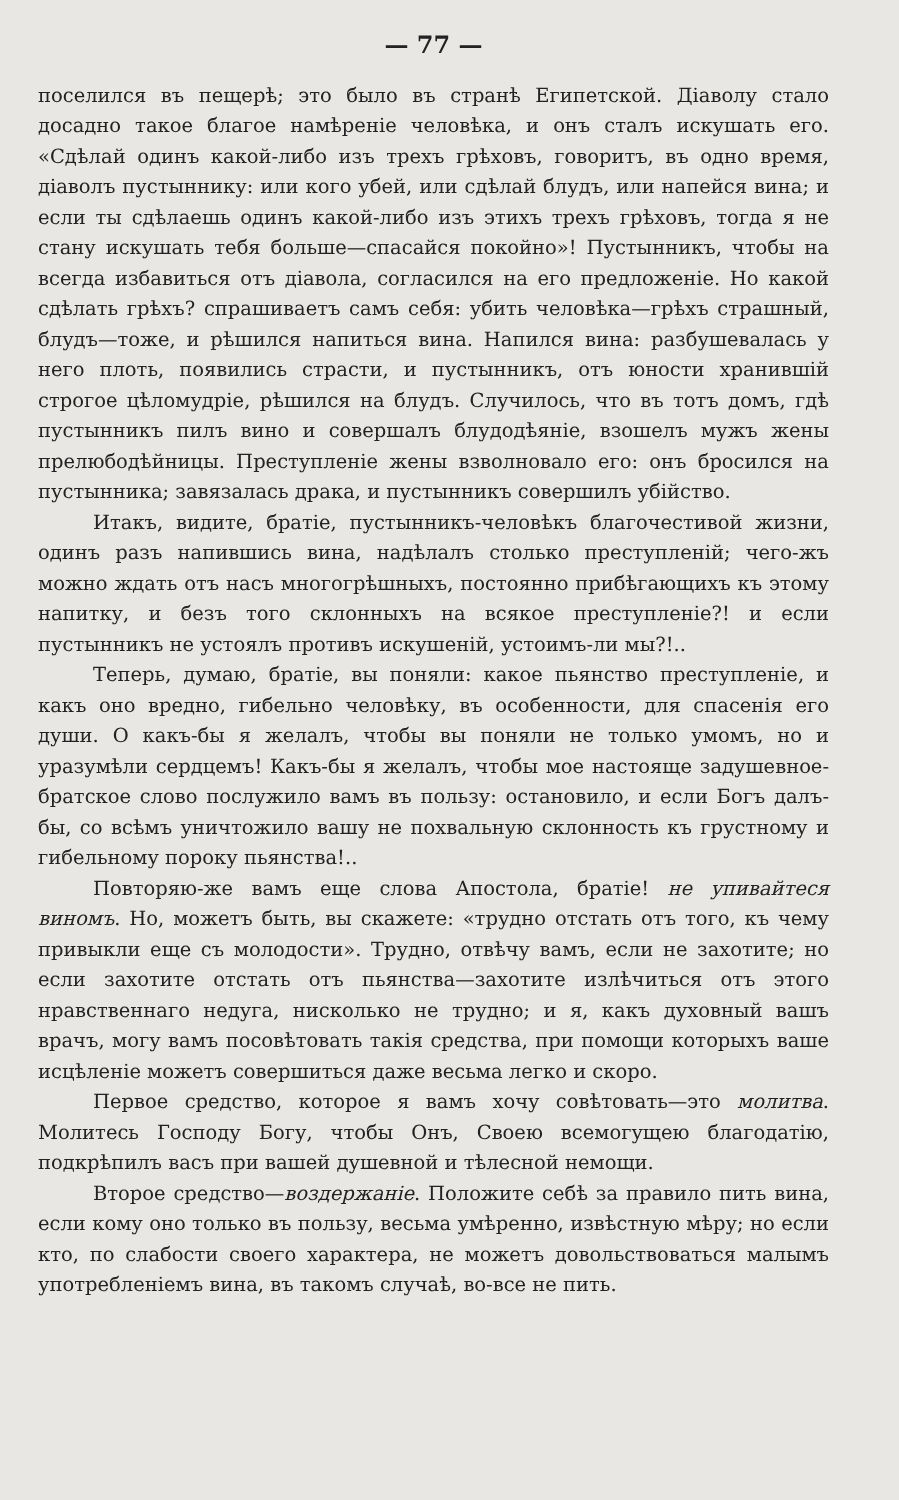— 77 —
поселился въ пещерѣ; это было въ странѣ Египетской. Діаволу стало досадно такое благое намѣреніе человѣка, и онъ сталъ искушать его. «Сдѣлай одинъ какой-либо изъ трехъ грѣховъ, говоритъ, въ одно время, діаволъ пустыннику: или кого убей, или сдѣлай блудъ, или напейся вина; и если ты сдѣлаешь одинъ какой-либо изъ этихъ трехъ грѣховъ, тогда я не стану искушать тебя больше—спасайся покойно»! Пустынникъ, чтобы на всегда избавиться отъ діавола, согласился на его предложеніе. Но какой сдѣлать грѣхъ? спрашиваетъ самъ себя: убить человѣка—грѣхъ страшный, блудъ—тоже, и рѣшился напиться вина. Напился вина: разбушевалась у него плоть, появились страсти, и пустынникъ, отъ юности хранившій строгое цѣломудріе, рѣшился на блудъ. Случилось, что въ тотъ домъ, гдѣ пустынникъ пилъ вино и совершалъ блудодѣяніе, взошелъ мужъ жены прелюбодѣйницы. Преступленіе жены взволновало его: онъ бросился на пустынника; завязалась драка, и пустынникъ совершилъ убійство.
Итакъ, видите, братіе, пустынникъ-человѣкъ благочестивой жизни, одинъ разъ напившись вина, надѣлалъ столько преступленій; чего-жъ можно ждать отъ насъ многогрѣшныхъ, постоянно прибѣгающихъ къ этому напитку, и безъ того склонныхъ на всякое преступленіе?! и если пустынникъ не устоялъ противъ искушеній, устоимъ-ли мы?!..
Теперь, думаю, братіе, вы поняли: какое пьянство преступленіе, и какъ оно вредно, гибельно человѣку, въ особенности, для спасенія его души. О какъ-бы я желалъ, чтобы вы поняли не только умомъ, но и уразумѣли сердцемъ! Какъ-бы я желалъ, чтобы мое настояще задушевное-братское слово послужило вамъ въ пользу: остановило, и если Богъ далъ-бы, со всѣмъ уничтожило вашу не похвальную склонность къ грустному и гибельному пороку пьянства!..
Повторяю-же вамъ еще слова Апостола, братіе! не упивайтеся виномъ. Но, можетъ быть, вы скажете: «трудно отстать отъ того, къ чему привыкли еще съ молодости». Трудно, отвѣчу вамъ, если не захотите; но если захотите отстать отъ пьянства—захотите излѣчиться отъ этого нравственнаго недуга, нисколько не трудно; и я, какъ духовный вашъ врачъ, могу вамъ посовѣтовать такія средства, при помощи которыхъ ваше исцѣленіе можетъ совершиться даже весьма легко и скоро.
Первое средство, которое я вамъ хочу совѣтовать—это молитва. Молитесь Господу Богу, чтобы Онъ, Своею всемогущею благодатію, подкрѣпилъ васъ при вашей душевной и тѣлесной немощи.
Второе средство—воздержаніе. Положите себѣ за правило пить вина, если кому оно только въ пользу, весьма умѣренно, извѣстную мѣру; но если кто, по слабости своего характера, не можетъ довольствоваться малымъ употребленіемъ вина, въ такомъ случаѣ, во-все не пить.